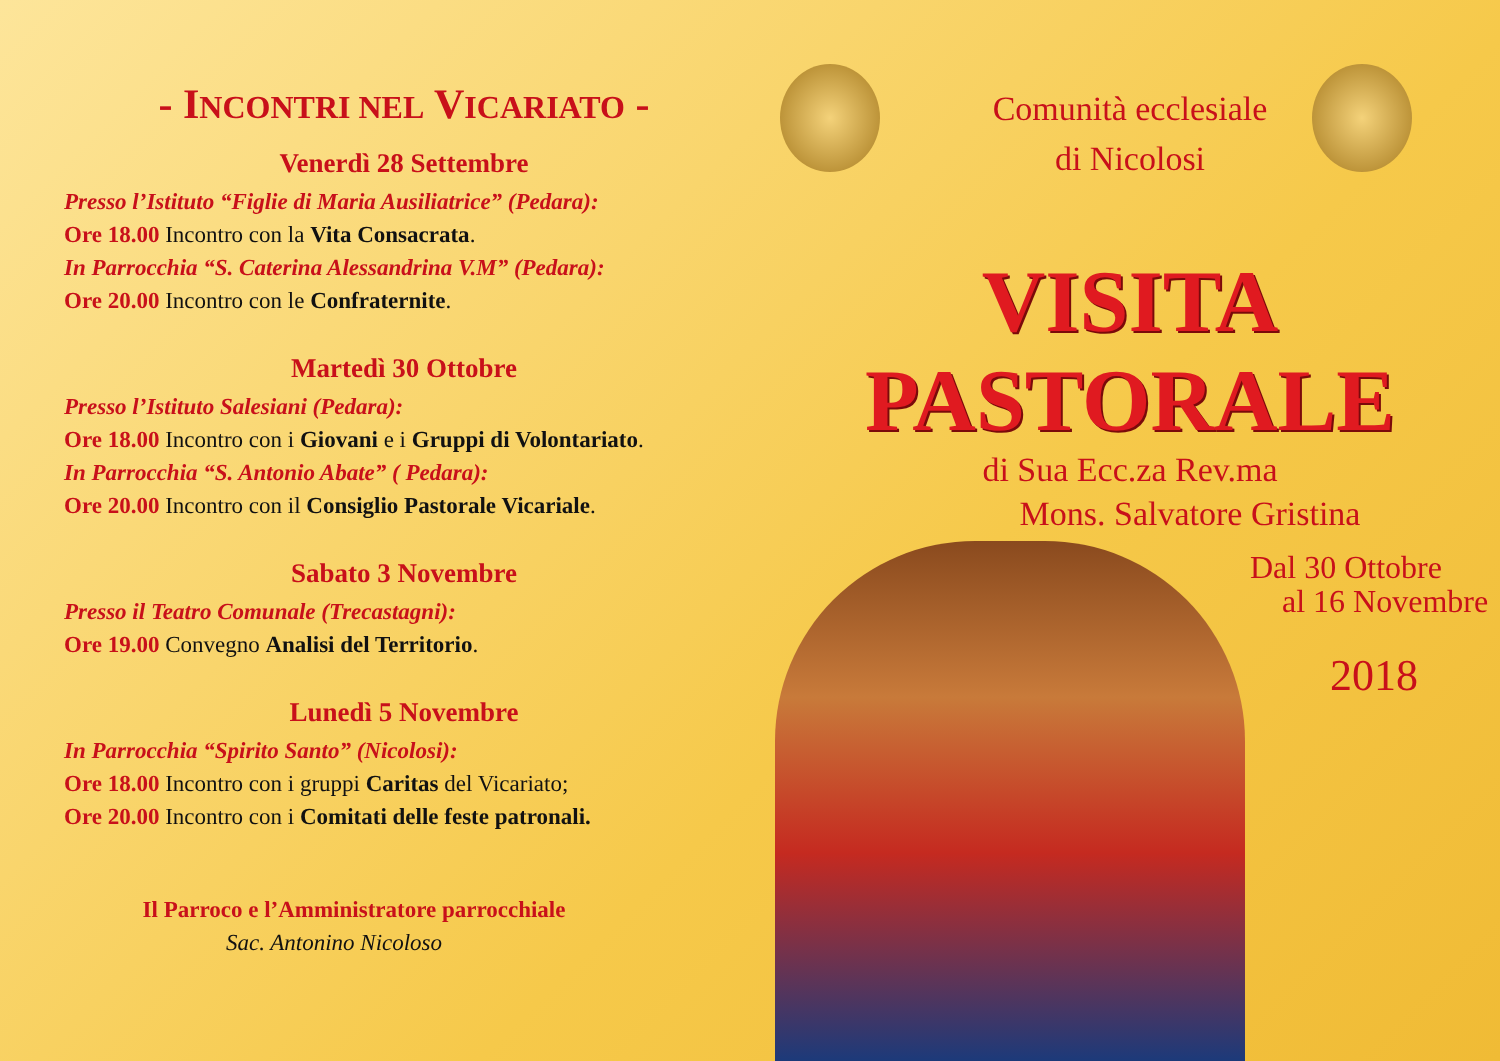- INCONTRI NEL VICARIATO -
Venerdì 28 Settembre
Presso l’Istituto “Figlie di Maria Ausiliatrice” (Pedara):
Ore 18.00 Incontro con la Vita Consacrata.
In Parrocchia “S. Caterina Alessandrina V.M” (Pedara):
Ore 20.00 Incontro con le Confraternite.
Martedì 30 Ottobre
Presso l’Istituto Salesiani (Pedara):
Ore 18.00 Incontro con i Giovani e i Gruppi di Volontariato.
In Parrocchia “S. Antonio Abate” ( Pedara):
Ore 20.00 Incontro con il Consiglio Pastorale Vicariale.
Sabato 3 Novembre
Presso il Teatro Comunale (Trecastagni):
Ore 19.00 Convegno Analisi del Territorio.
Lunedì 5 Novembre
In Parrocchia “Spirito Santo” (Nicolosi):
Ore 18.00 Incontro con i gruppi Caritas del Vicariato;
Ore 20.00 Incontro con i Comitati delle feste patronali.
Il Parroco e l’Amministratore parrocchiale
Sac. Antonino Nicoloso
Comunità ecclesiale
di Nicolosi
VISITA
PASTORALE
di Sua Ecc.za Rev.ma
Mons. Salvatore Gristina
Dal 30 Ottobre
al 16 Novembre
2018